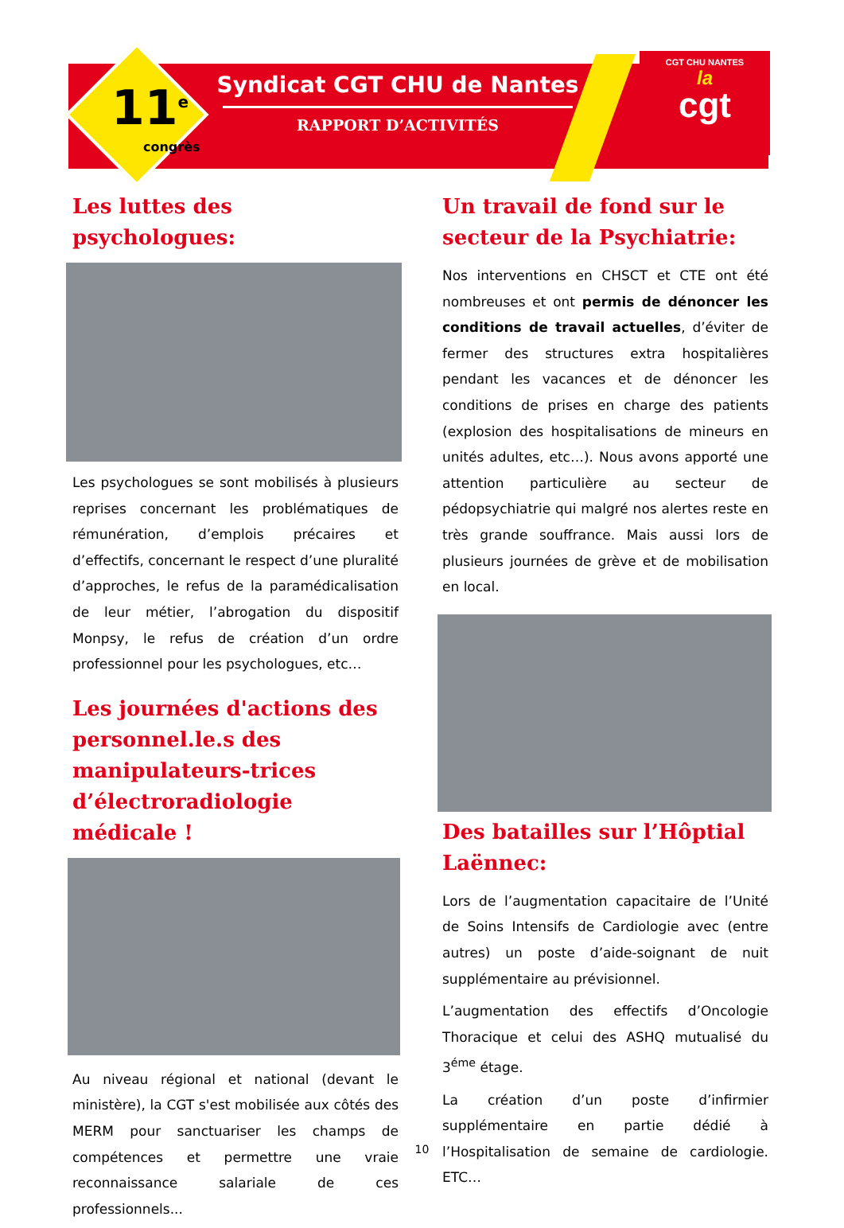11<sup>e</sup>
congrès
Syndicat CGT CHU de Nantes
RAPPORT D’ACTIVITÉS
CGT CHU NANTES
la
cgt
Les luttes des psychologues:
Les psychologues se sont mobilisés à plusieurs reprises concernant les problématiques de rémunération, d’emplois précaires et d’effectifs, concernant le respect d’une pluralité d’approches, le refus de la paramédicalisation de leur métier, l’abrogation du dispositif Monpsy, le refus de création d’un ordre professionnel pour les psychologues, etc…
Les journées d'actions des personnel.le.s des manipulateurs-trices d’électroradiologie médicale !
Au niveau régional et national (devant le ministère), la CGT s'est mobilisée aux côtés des MERM pour sanctuariser les champs de compétences et permettre une vraie reconnaissance salariale de ces professionnels...
Un travail de fond sur le secteur de la Psychiatrie:
Nos interventions en CHSCT et CTE ont été nombreuses et ont permis de dénoncer les conditions de travail actuelles, d’éviter de fermer des structures extra hospitalières pendant les vacances et de dénoncer les conditions de prises en charge des patients (explosion des hospitalisations de mineurs en unités adultes, etc…). Nous avons apporté une attention particulière au secteur de pédopsychiatrie qui malgré nos alertes reste en très grande souffrance. Mais aussi lors de plusieurs journées de grève et de mobilisation en local.
Des batailles sur l’Hôptial Laënnec:
Lors de l’augmentation capacitaire de l’Unité de Soins Intensifs de Cardiologie avec (entre autres) un poste d’aide-soignant de nuit supplémentaire au prévisionnel.
L’augmentation des effectifs d’Oncologie Thoracique et celui des ASHQ mutualisé du 3<sup>éme</sup> étage.
La création d’un poste d’infirmier supplémentaire en partie dédié à l’Hospitalisation de semaine de cardiologie. ETC…
10